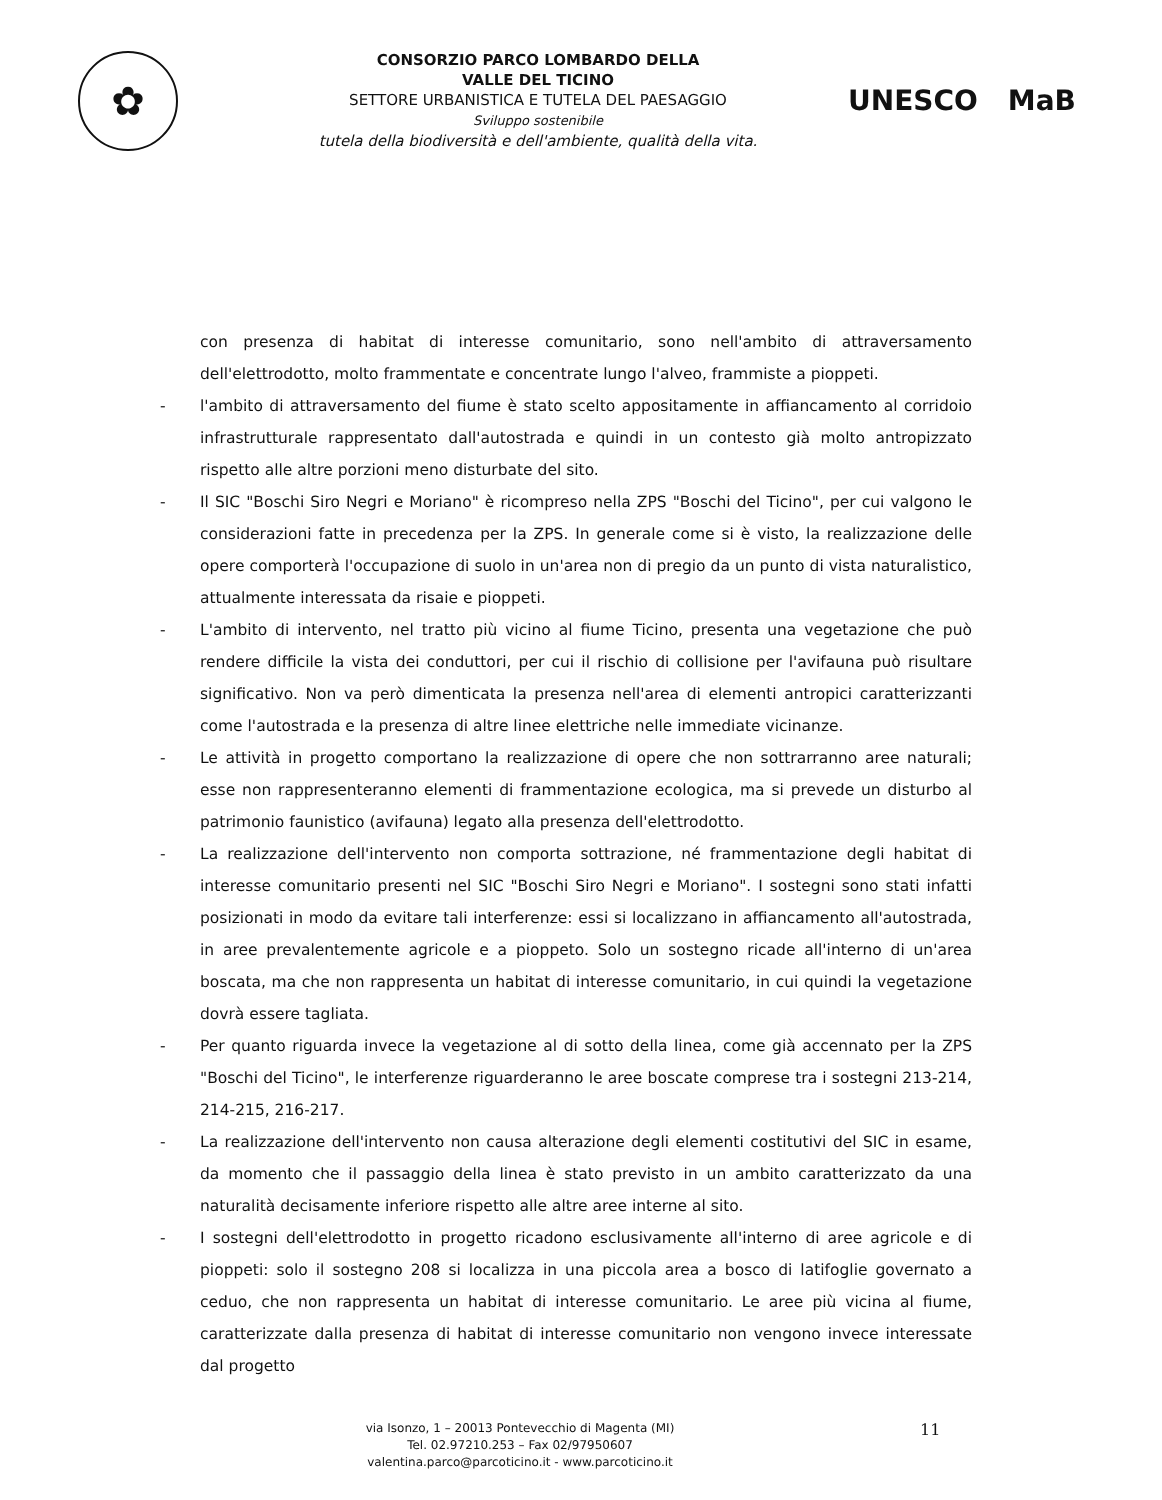✿
CONSORZIO PARCO LOMBARDO DELLA
VALLE DEL TICINO
SETTORE URBANISTICA E TUTELA DEL PAESAGGIO
Sviluppo sostenibile
tutela della biodiversità e dell'ambiente, qualità della vita.
UNESCO MaB
con presenza di habitat di interesse comunitario, sono nell'ambito di attraversamento dell'elettrodotto, molto frammentate e concentrate lungo l'alveo, frammiste a pioppeti.
- l'ambito di attraversamento del fiume è stato scelto appositamente in affiancamento al corridoio infrastrutturale rappresentato dall'autostrada e quindi in un contesto già molto antropizzato rispetto alle altre porzioni meno disturbate del sito.
- Il SIC "Boschi Siro Negri e Moriano" è ricompreso nella ZPS "Boschi del Ticino", per cui valgono le considerazioni fatte in precedenza per la ZPS. In generale come si è visto, la realizzazione delle opere comporterà l'occupazione di suolo in un'area non di pregio da un punto di vista naturalistico, attualmente interessata da risaie e pioppeti.
- L'ambito di intervento, nel tratto più vicino al fiume Ticino, presenta una vegetazione che può rendere difficile la vista dei conduttori, per cui il rischio di collisione per l'avifauna può risultare significativo. Non va però dimenticata la presenza nell'area di elementi antropici caratterizzanti come l'autostrada e la presenza di altre linee elettriche nelle immediate vicinanze.
- Le attività in progetto comportano la realizzazione di opere che non sottrarranno aree naturali; esse non rappresenteranno elementi di frammentazione ecologica, ma si prevede un disturbo al patrimonio faunistico (avifauna) legato alla presenza dell'elettrodotto.
- La realizzazione dell'intervento non comporta sottrazione, né frammentazione degli habitat di interesse comunitario presenti nel SIC "Boschi Siro Negri e Moriano". I sostegni sono stati infatti posizionati in modo da evitare tali interferenze: essi si localizzano in affiancamento all'autostrada, in aree prevalentemente agricole e a pioppeto. Solo un sostegno ricade all'interno di un'area boscata, ma che non rappresenta un habitat di interesse comunitario, in cui quindi la vegetazione dovrà essere tagliata.
- Per quanto riguarda invece la vegetazione al di sotto della linea, come già accennato per la ZPS "Boschi del Ticino", le interferenze riguarderanno le aree boscate comprese tra i sostegni 213-214, 214-215, 216-217.
- La realizzazione dell'intervento non causa alterazione degli elementi costitutivi del SIC in esame, da momento che il passaggio della linea è stato previsto in un ambito caratterizzato da una naturalità decisamente inferiore rispetto alle altre aree interne al sito.
- I sostegni dell'elettrodotto in progetto ricadono esclusivamente all'interno di aree agricole e di pioppeti: solo il sostegno 208 si localizza in una piccola area a bosco di latifoglie governato a ceduo, che non rappresenta un habitat di interesse comunitario. Le aree più vicina al fiume, caratterizzate dalla presenza di habitat di interesse comunitario non vengono invece interessate dal progetto
via Isonzo, 1 – 20013 Pontevecchio di Magenta (MI)
Tel. 02.97210.253 – Fax 02/97950607
valentina.parco@parcoticino.it - www.parcoticino.it
11